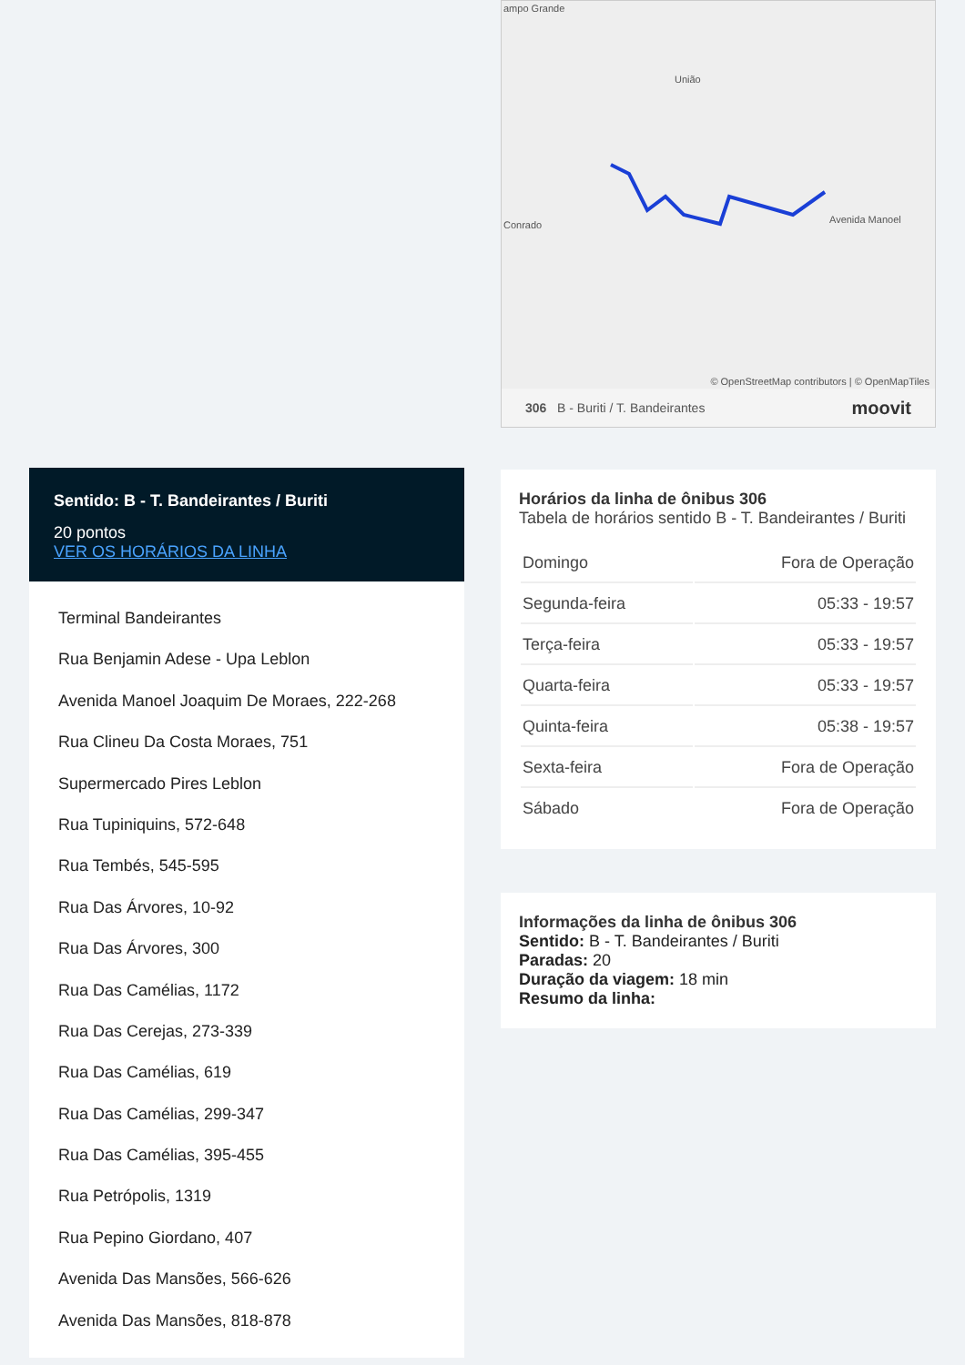Sentido: B - T. Bandeirantes / Buriti
20 pontos
VER OS HORÁRIOS DA LINHA
Terminal Bandeirantes
Rua Benjamin Adese - Upa Leblon
Avenida Manoel Joaquim De Moraes, 222-268
Rua Clineu Da Costa Moraes, 751
Supermercado Pires Leblon
Rua Tupiniquins, 572-648
Rua Tembés, 545-595
Rua Das Árvores, 10-92
Rua Das Árvores, 300
Rua Das Camélias, 1172
Rua Das Cerejas, 273-339
Rua Das Camélias, 619
Rua Das Camélias, 299-347
Rua Das Camélias, 395-455
Rua Petrópolis, 1319
Rua Pepino Giordano, 407
Avenida Das Mansões, 566-626
Avenida Das Mansões, 818-878
ampo Grande
União
Conrado Avenida Manoel
© OpenStreetMap contributors | © OpenMapTiles
306 B - Buriti / T. Bandeirantes moovit
Horários da linha de ônibus 306
Tabela de horários sentido B - T. Bandeirantes / Buriti
| Domingo | Fora de Operação |
| Segunda-feira | 05:33 - 19:57 |
| Terça-feira | 05:33 - 19:57 |
| Quarta-feira | 05:33 - 19:57 |
| Quinta-feira | 05:38 - 19:57 |
| Sexta-feira | Fora de Operação |
| Sábado | Fora de Operação |
Informações da linha de ônibus 306
Sentido: B - T. Bandeirantes / Buriti
Paradas: 20
Duração da viagem: 18 min
Resumo da linha: